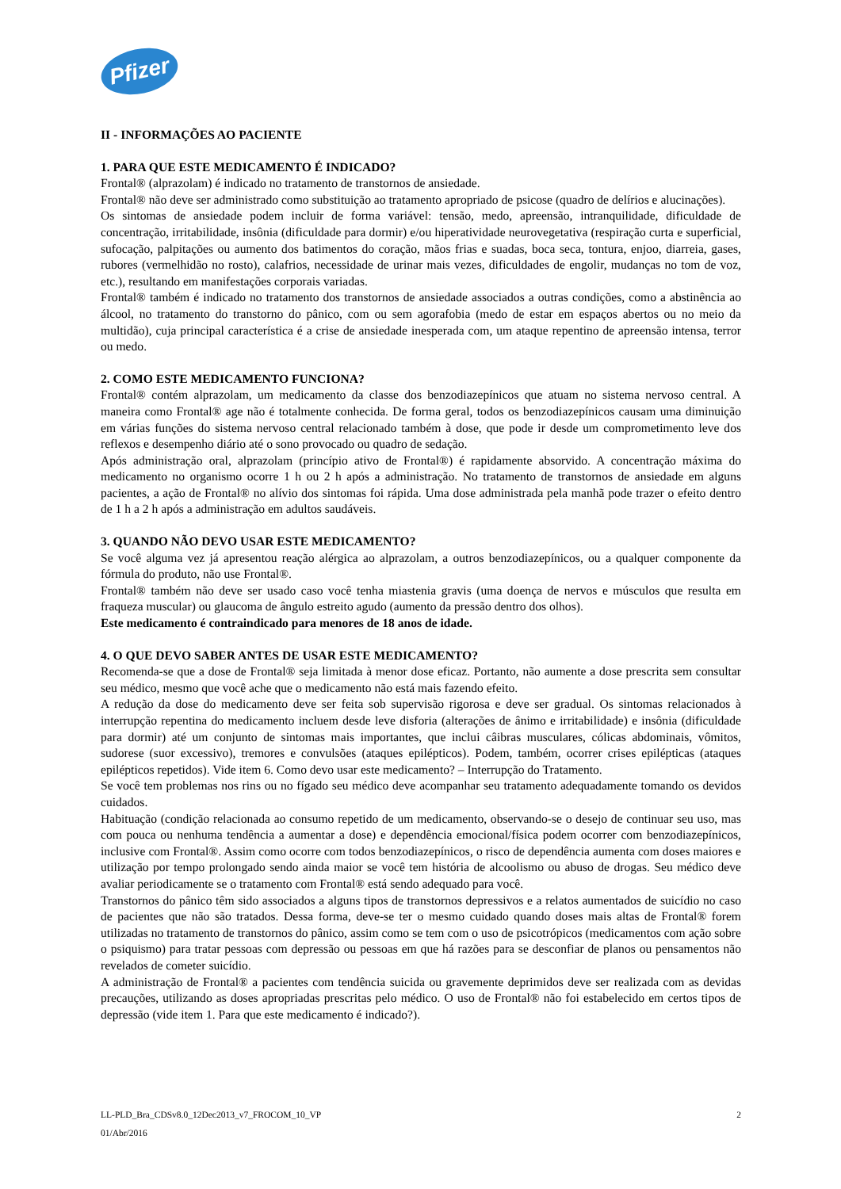Pfizer
II - INFORMAÇÕES AO PACIENTE
1. PARA QUE ESTE MEDICAMENTO É INDICADO?
Frontal® (alprazolam) é indicado no tratamento de transtornos de ansiedade.
Frontal® não deve ser administrado como substituição ao tratamento apropriado de psicose (quadro de delírios e alucinações).
Os sintomas de ansiedade podem incluir de forma variável: tensão, medo, apreensão, intranquilidade, dificuldade de concentração, irritabilidade, insônia (dificuldade para dormir) e/ou hiperatividade neurovegetativa (respiração curta e superficial, sufocação, palpitações ou aumento dos batimentos do coração, mãos frias e suadas, boca seca, tontura, enjoo, diarreia, gases, rubores (vermelhidão no rosto), calafrios, necessidade de urinar mais vezes, dificuldades de engolir, mudanças no tom de voz, etc.), resultando em manifestações corporais variadas.
Frontal® também é indicado no tratamento dos transtornos de ansiedade associados a outras condições, como a abstinência ao álcool, no tratamento do transtorno do pânico, com ou sem agorafobia (medo de estar em espaços abertos ou no meio da multidão), cuja principal característica é a crise de ansiedade inesperada com, um ataque repentino de apreensão intensa, terror ou medo.
2. COMO ESTE MEDICAMENTO FUNCIONA?
Frontal® contém alprazolam, um medicamento da classe dos benzodiazepínicos que atuam no sistema nervoso central. A maneira como Frontal® age não é totalmente conhecida. De forma geral, todos os benzodiazepínicos causam uma diminuição em várias funções do sistema nervoso central relacionado também à dose, que pode ir desde um comprometimento leve dos reflexos e desempenho diário até o sono provocado ou quadro de sedação.
Após administração oral, alprazolam (princípio ativo de Frontal®) é rapidamente absorvido. A concentração máxima do medicamento no organismo ocorre 1 h ou 2 h após a administração. No tratamento de transtornos de ansiedade em alguns pacientes, a ação de Frontal® no alívio dos sintomas foi rápida. Uma dose administrada pela manhã pode trazer o efeito dentro de 1 h a 2 h após a administração em adultos saudáveis.
3. QUANDO NÃO DEVO USAR ESTE MEDICAMENTO?
Se você alguma vez já apresentou reação alérgica ao alprazolam, a outros benzodiazepínicos, ou a qualquer componente da fórmula do produto, não use Frontal®.
Frontal® também não deve ser usado caso você tenha miastenia gravis (uma doença de nervos e músculos que resulta em fraqueza muscular) ou glaucoma de ângulo estreito agudo (aumento da pressão dentro dos olhos).
Este medicamento é contraindicado para menores de 18 anos de idade.
4. O QUE DEVO SABER ANTES DE USAR ESTE MEDICAMENTO?
Recomenda-se que a dose de Frontal® seja limitada à menor dose eficaz. Portanto, não aumente a dose prescrita sem consultar seu médico, mesmo que você ache que o medicamento não está mais fazendo efeito.
A redução da dose do medicamento deve ser feita sob supervisão rigorosa e deve ser gradual. Os sintomas relacionados à interrupção repentina do medicamento incluem desde leve disforia (alterações de ânimo e irritabilidade) e insônia (dificuldade para dormir) até um conjunto de sintomas mais importantes, que inclui câibras musculares, cólicas abdominais, vômitos, sudorese (suor excessivo), tremores e convulsões (ataques epilépticos). Podem, também, ocorrer crises epilépticas (ataques epilépticos repetidos). Vide item 6. Como devo usar este medicamento? – Interrupção do Tratamento.
Se você tem problemas nos rins ou no fígado seu médico deve acompanhar seu tratamento adequadamente tomando os devidos cuidados.
Habituação (condição relacionada ao consumo repetido de um medicamento, observando-se o desejo de continuar seu uso, mas com pouca ou nenhuma tendência a aumentar a dose) e dependência emocional/física podem ocorrer com benzodiazepínicos, inclusive com Frontal®. Assim como ocorre com todos benzodiazepínicos, o risco de dependência aumenta com doses maiores e utilização por tempo prolongado sendo ainda maior se você tem história de alcoolismo ou abuso de drogas. Seu médico deve avaliar periodicamente se o tratamento com Frontal® está sendo adequado para você.
Transtornos do pânico têm sido associados a alguns tipos de transtornos depressivos e a relatos aumentados de suicídio no caso de pacientes que não são tratados. Dessa forma, deve-se ter o mesmo cuidado quando doses mais altas de Frontal® forem utilizadas no tratamento de transtornos do pânico, assim como se tem com o uso de psicotrópicos (medicamentos com ação sobre o psiquismo) para tratar pessoas com depressão ou pessoas em que há razões para se desconfiar de planos ou pensamentos não revelados de cometer suicídio.
A administração de Frontal® a pacientes com tendência suicida ou gravemente deprimidos deve ser realizada com as devidas precauções, utilizando as doses apropriadas prescritas pelo médico. O uso de Frontal® não foi estabelecido em certos tipos de depressão (vide item 1. Para que este medicamento é indicado?).
LL-PLD_Bra_CDSv8.0_12Dec2013_v7_FROCOM_10_VP 2
01/Abr/2016